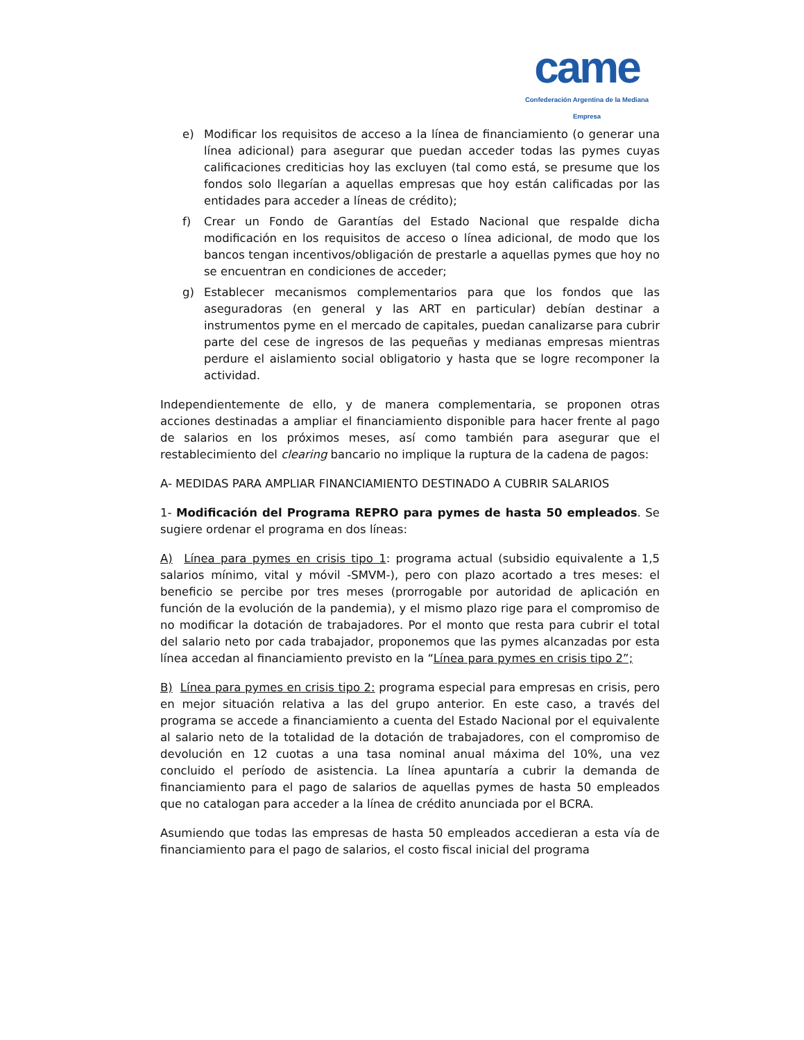came
Confederación Argentina de la Mediana Empresa
e) Modificar los requisitos de acceso a la línea de financiamiento (o generar una línea adicional) para asegurar que puedan acceder todas las pymes cuyas calificaciones crediticias hoy las excluyen (tal como está, se presume que los fondos solo llegarían a aquellas empresas que hoy están calificadas por las entidades para acceder a líneas de crédito);
f) Crear un Fondo de Garantías del Estado Nacional que respalde dicha modificación en los requisitos de acceso o línea adicional, de modo que los bancos tengan incentivos/obligación de prestarle a aquellas pymes que hoy no se encuentran en condiciones de acceder;
g) Establecer mecanismos complementarios para que los fondos que las aseguradoras (en general y las ART en particular) debían destinar a instrumentos pyme en el mercado de capitales, puedan canalizarse para cubrir parte del cese de ingresos de las pequeñas y medianas empresas mientras perdure el aislamiento social obligatorio y hasta que se logre recomponer la actividad.
Independientemente de ello, y de manera complementaria, se proponen otras acciones destinadas a ampliar el financiamiento disponible para hacer frente al pago de salarios en los próximos meses, así como también para asegurar que el restablecimiento del clearing bancario no implique la ruptura de la cadena de pagos:
A- MEDIDAS PARA AMPLIAR FINANCIAMIENTO DESTINADO A CUBRIR SALARIOS
1- Modificación del Programa REPRO para pymes de hasta 50 empleados. Se sugiere ordenar el programa en dos líneas:
A) Línea para pymes en crisis tipo 1: programa actual (subsidio equivalente a 1,5 salarios mínimo, vital y móvil -SMVM-), pero con plazo acortado a tres meses: el beneficio se percibe por tres meses (prorrogable por autoridad de aplicación en función de la evolución de la pandemia), y el mismo plazo rige para el compromiso de no modificar la dotación de trabajadores. Por el monto que resta para cubrir el total del salario neto por cada trabajador, proponemos que las pymes alcanzadas por esta línea accedan al financiamiento previsto en la “Línea para pymes en crisis tipo 2”;
B) Línea para pymes en crisis tipo 2: programa especial para empresas en crisis, pero en mejor situación relativa a las del grupo anterior. En este caso, a través del programa se accede a financiamiento a cuenta del Estado Nacional por el equivalente al salario neto de la totalidad de la dotación de trabajadores, con el compromiso de devolución en 12 cuotas a una tasa nominal anual máxima del 10%, una vez concluido el período de asistencia. La línea apuntaría a cubrir la demanda de financiamiento para el pago de salarios de aquellas pymes de hasta 50 empleados que no catalogan para acceder a la línea de crédito anunciada por el BCRA.
Asumiendo que todas las empresas de hasta 50 empleados accedieran a esta vía de financiamiento para el pago de salarios, el costo fiscal inicial del programa